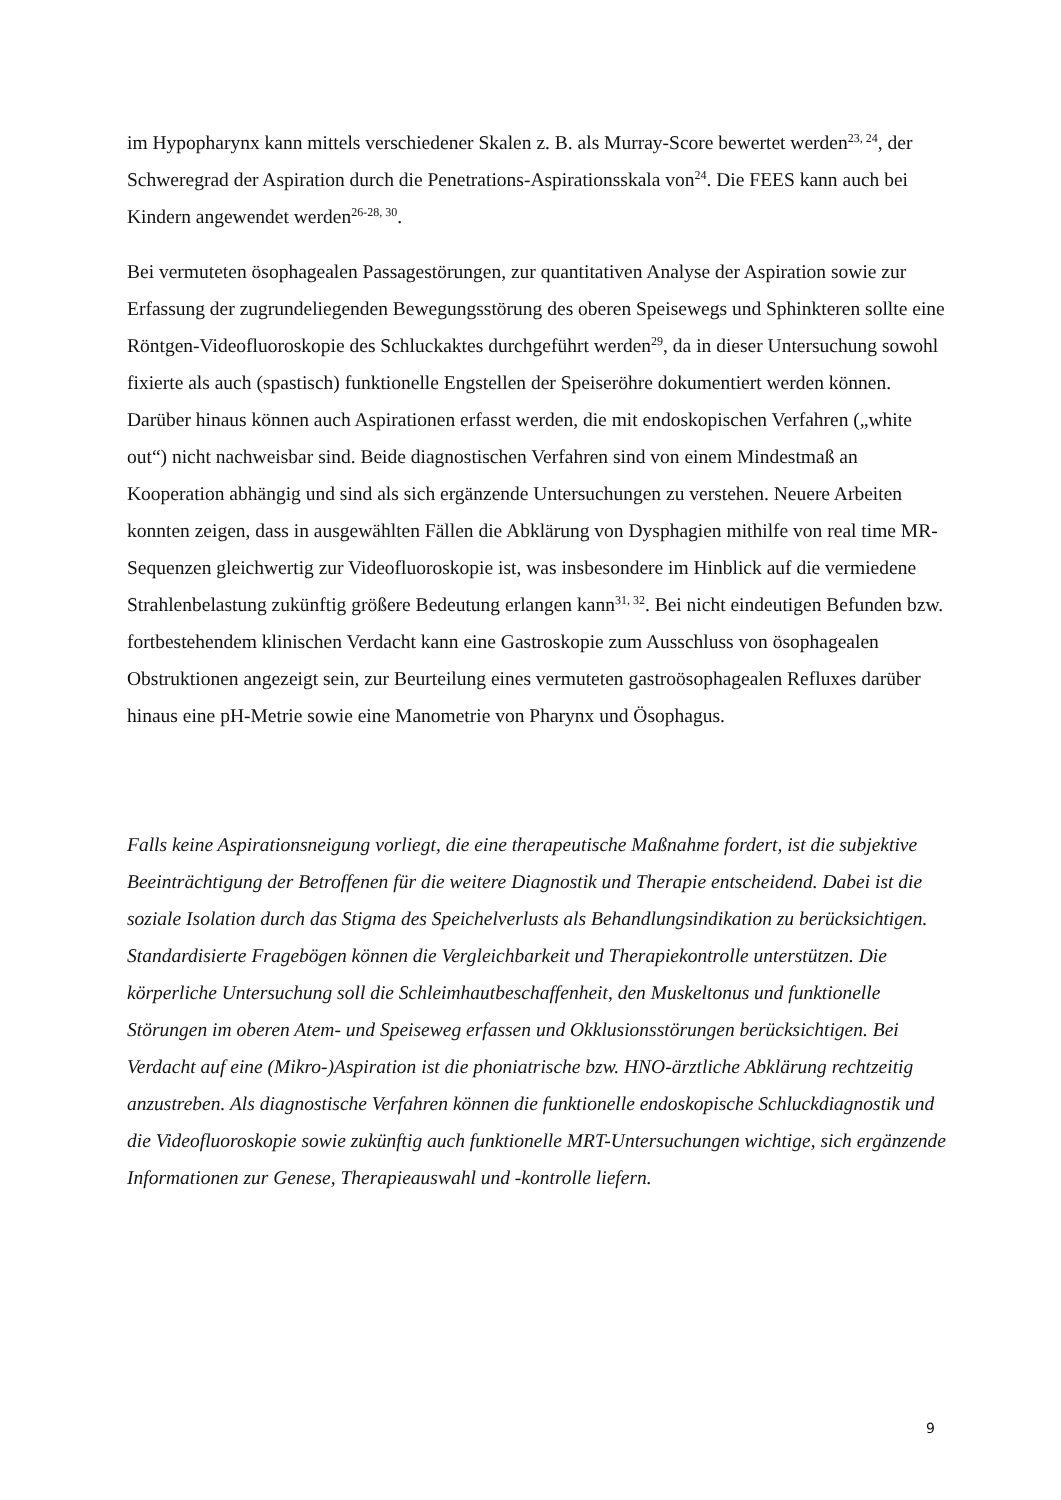im Hypopharynx kann mittels verschiedener Skalen z. B. als Murray-Score bewertet werden<sup>23, 24</sup>, der Schweregrad der Aspiration durch die Penetrations-Aspirationsskala von<sup>24</sup>. Die FEES kann auch bei Kindern angewendet werden<sup>26-28, 30</sup>.
Bei vermuteten ösophagealen Passagestörungen, zur quantitativen Analyse der Aspiration sowie zur Erfassung der zugrundeliegenden Bewegungsstörung des oberen Speisewegs und Sphinkteren sollte eine Röntgen-Videofluoroskopie des Schluckaktes durchgeführt werden<sup>29</sup>, da in dieser Untersuchung sowohl fixierte als auch (spastisch) funktionelle Engstellen der Speiseröhre dokumentiert werden können. Darüber hinaus können auch Aspirationen erfasst werden, die mit endoskopischen Verfahren („white out“) nicht nachweisbar sind. Beide diagnostischen Verfahren sind von einem Mindestmaß an Kooperation abhängig und sind als sich ergänzende Untersuchungen zu verstehen. Neuere Arbeiten konnten zeigen, dass in ausgewählten Fällen die Abklärung von Dysphagien mithilfe von real time MR-Sequenzen gleichwertig zur Videofluoroskopie ist, was insbesondere im Hinblick auf die vermiedene Strahlenbelastung zukünftig größere Bedeutung erlangen kann<sup>31, 32</sup>. Bei nicht eindeutigen Befunden bzw. fortbestehendem klinischen Verdacht kann eine Gastroskopie zum Ausschluss von ösophagealen Obstruktionen angezeigt sein, zur Beurteilung eines vermuteten gastroösophagealen Refluxes darüber hinaus eine pH-Metrie sowie eine Manometrie von Pharynx und Ösophagus.
Falls keine Aspirationsneigung vorliegt, die eine therapeutische Maßnahme fordert, ist die subjektive Beeinträchtigung der Betroffenen für die weitere Diagnostik und Therapie entscheidend. Dabei ist die soziale Isolation durch das Stigma des Speichelverlusts als Behandlungsindikation zu berücksichtigen. Standardisierte Fragebögen können die Vergleichbarkeit und Therapiekontrolle unterstützen. Die körperliche Untersuchung soll die Schleimhautbeschaffenheit, den Muskeltonus und funktionelle Störungen im oberen Atem- und Speiseweg erfassen und Okklusionsstörungen berücksichtigen. Bei Verdacht auf eine (Mikro-)Aspiration ist die phoniatrische bzw. HNO-ärztliche Abklärung rechtzeitig anzustreben. Als diagnostische Verfahren können die funktionelle endoskopische Schluckdiagnostik und die Videofluoroskopie sowie zukünftig auch funktionelle MRT-Untersuchungen wichtige, sich ergänzende Informationen zur Genese, Therapieauswahl und -kontrolle liefern.
9